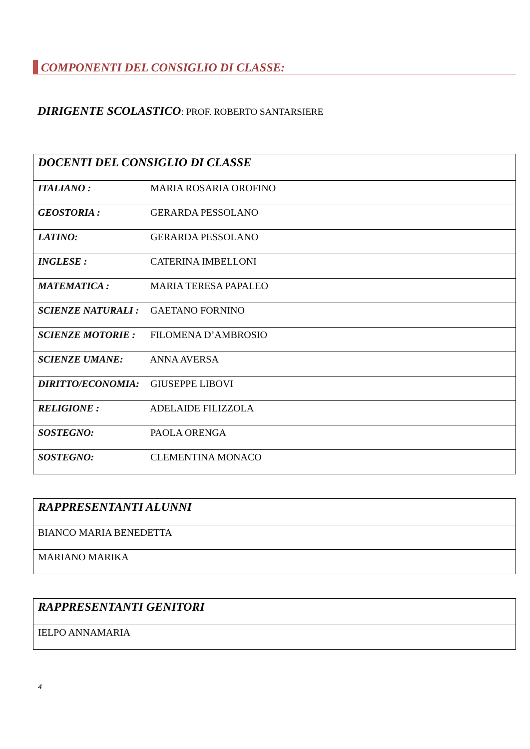COMPONENTI DEL CONSIGLIO DI CLASSE:
DIRIGENTE SCOLASTICO: PROF. ROBERTO SANTARSIERE
| DOCENTI DEL CONSIGLIO DI CLASSE |
| --- |
| ITALIANO : MARIA ROSARIA OROFINO |
| GEOSTORIA : GERARDA PESSOLANO |
| LATINO: GERARDA PESSOLANO |
| INGLESE : CATERINA IMBELLONI |
| MATEMATICA : MARIA TERESA PAPALEO |
| SCIENZE NATURALI : GAETANO FORNINO |
| SCIENZE MOTORIE : FILOMENA D’AMBROSIO |
| SCIENZE UMANE: ANNA AVERSA |
| DIRITTO/ECONOMIA: GIUSEPPE LIBOVI |
| RELIGIONE : ADELAIDE FILIZZOLA |
| SOSTEGNO: PAOLA ORENGA |
| SOSTEGNO: CLEMENTINA MONACO |
| RAPPRESENTANTI ALUNNI |
| --- |
| BIANCO MARIA BENEDETTA |
| MARIANO MARIKA |
| RAPPRESENTANTI GENITORI |
| --- |
| IELPO ANNAMARIA |
4